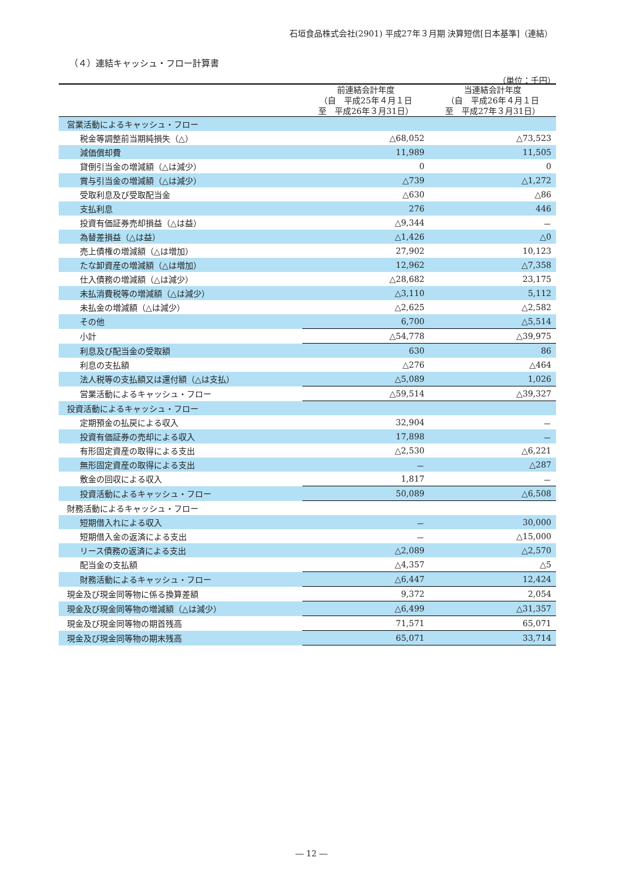石垣食品株式会社(2901) 平成27年３月期 決算短信[日本基準]（連結）
（４）連結キャッシュ・フロー計算書
（単位：千円）
| | 前連結会計年度 （自 平成25年４月１日 至 平成26年３月31日） | 当連結会計年度 （自 平成26年４月１日 至 平成27年３月31日） |
| --- | --- | --- |
| 営業活動によるキャッシュ・フロー | | |
| 税金等調整前当期純損失（△） | △68,052 | △73,523 |
| 減価償却費 | 11,989 | 11,505 |
| 貸倒引当金の増減額（△は減少） | 0 | 0 |
| 賞与引当金の増減額（△は減少） | △739 | △1,272 |
| 受取利息及び受取配当金 | △630 | △86 |
| 支払利息 | 276 | 446 |
| 投資有価証券売却損益（△は益） | △9,344 | － |
| 為替差損益（△は益） | △1,426 | △0 |
| 売上債権の増減額（△は増加） | 27,902 | 10,123 |
| たな卸資産の増減額（△は増加） | 12,962 | △7,358 |
| 仕入債務の増減額（△は減少） | △28,682 | 23,175 |
| 未払消費税等の増減額（△は減少） | △3,110 | 5,112 |
| 未払金の増減額（△は減少） | △2,625 | △2,582 |
| その他 | 6,700 | △5,514 |
| 小計 | △54,778 | △39,975 |
| 利息及び配当金の受取額 | 630 | 86 |
| 利息の支払額 | △276 | △464 |
| 法人税等の支払額又は還付額（△は支払） | △5,089 | 1,026 |
| 営業活動によるキャッシュ・フロー | △59,514 | △39,327 |
| 投資活動によるキャッシュ・フロー | | |
| 定期預金の払戻による収入 | 32,904 | － |
| 投資有価証券の売却による収入 | 17,898 | － |
| 有形固定資産の取得による支出 | △2,530 | △6,221 |
| 無形固定資産の取得による支出 | － | △287 |
| 敷金の回収による収入 | 1,817 | － |
| 投資活動によるキャッシュ・フロー | 50,089 | △6,508 |
| 財務活動によるキャッシュ・フロー | | |
| 短期借入れによる収入 | － | 30,000 |
| 短期借入金の返済による支出 | － | △15,000 |
| リース債務の返済による支出 | △2,089 | △2,570 |
| 配当金の支払額 | △4,357 | △5 |
| 財務活動によるキャッシュ・フロー | △6,447 | 12,424 |
| 現金及び現金同等物に係る換算差額 | 9,372 | 2,054 |
| 現金及び現金同等物の増減額（△は減少） | △6,499 | △31,357 |
| 現金及び現金同等物の期首残高 | 71,571 | 65,071 |
| 現金及び現金同等物の期末残高 | 65,071 | 33,714 |
― 12 ―